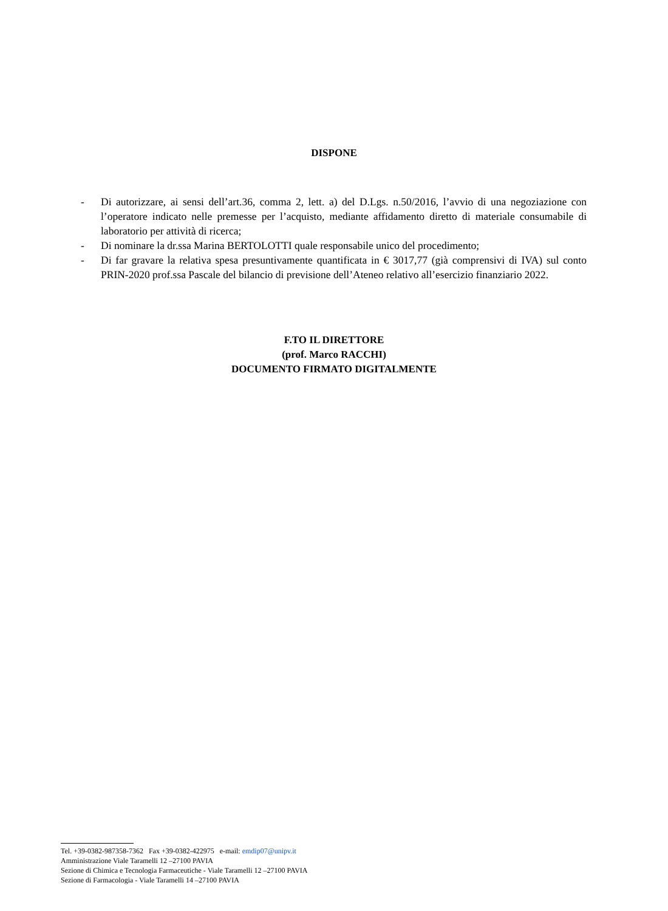DISPONE
- Di autorizzare, ai sensi dell’art.36, comma 2, lett. a) del D.Lgs. n.50/2016, l’avvio di una negoziazione con l’operatore indicato nelle premesse per l’acquisto, mediante affidamento diretto di materiale consumabile di laboratorio per attività di ricerca;
- Di nominare la dr.ssa Marina BERTOLOTTI quale responsabile unico del procedimento;
- Di far gravare la relativa spesa presuntivamente quantificata in € 3017,77 (già comprensivi di IVA) sul conto PRIN-2020 prof.ssa Pascale del bilancio di previsione dell’Ateneo relativo all’esercizio finanziario 2022.
F.TO IL DIRETTORE
(prof. Marco RACCHI)
DOCUMENTO FIRMATO DIGITALMENTE
Tel. +39-0382-987358-7362 Fax +39-0382-422975 e-mail: emdip07@unipv.it
Amministrazione Viale Taramelli 12 –27100 PAVIA
Sezione di Chimica e Tecnologia Farmaceutiche - Viale Taramelli 12 –27100 PAVIA
Sezione di Farmacologia - Viale Taramelli 14 –27100 PAVIA